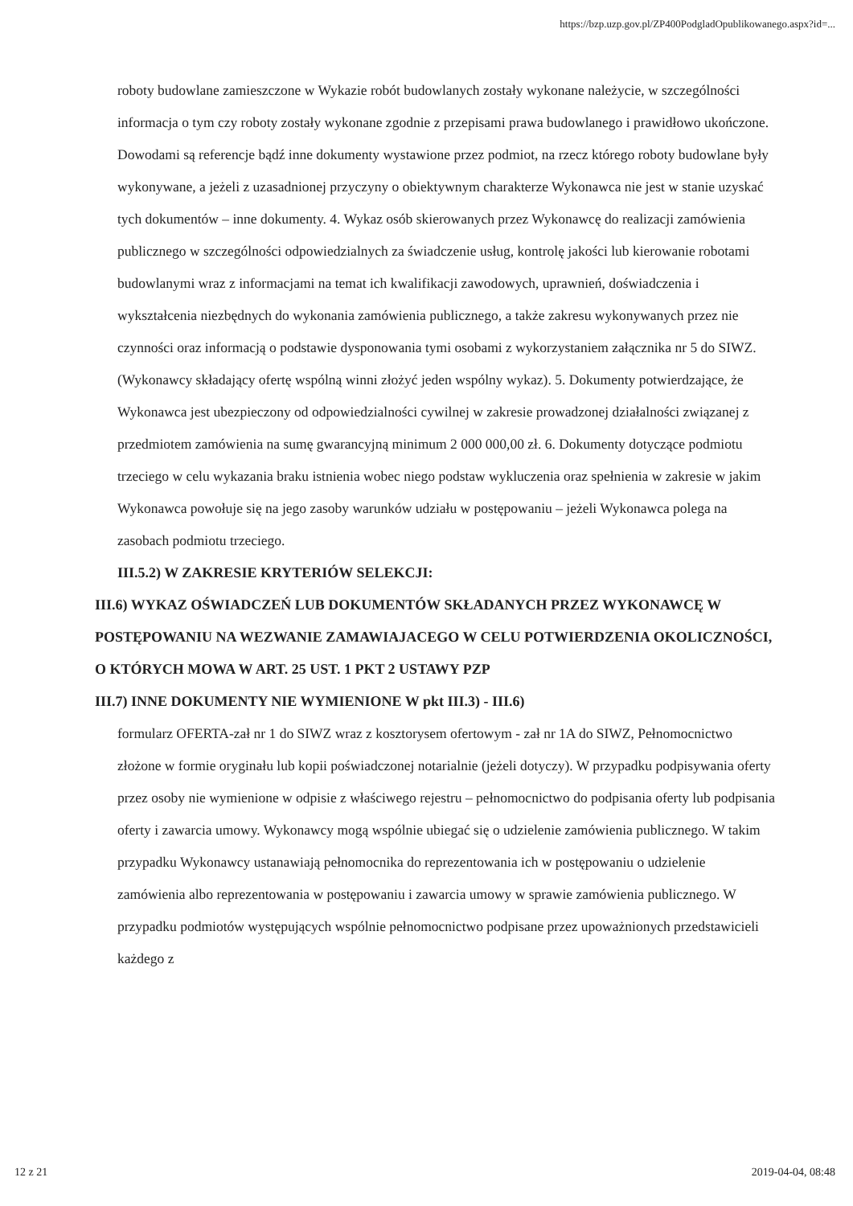https://bzp.uzp.gov.pl/ZP400PodgladOpublikowanego.aspx?id=...
roboty budowlane zamieszczone w Wykazie robót budowlanych zostały wykonane należycie, w szczególności informacja o tym czy roboty zostały wykonane zgodnie z przepisami prawa budowlanego i prawidłowo ukończone. Dowodami są referencje bądź inne dokumenty wystawione przez podmiot, na rzecz którego roboty budowlane były wykonywane, a jeżeli z uzasadnionej przyczyny o obiektywnym charakterze Wykonawca nie jest w stanie uzyskać tych dokumentów – inne dokumenty. 4. Wykaz osób skierowanych przez Wykonawcę do realizacji zamówienia publicznego w szczególności odpowiedzialnych za świadczenie usług, kontrolę jakości lub kierowanie robotami budowlanymi wraz z informacjami na temat ich kwalifikacji zawodowych, uprawnień, doświadczenia i wykształcenia niezbędnych do wykonania zamówienia publicznego, a także zakresu wykonywanych przez nie czynności oraz informacją o podstawie dysponowania tymi osobami z wykorzystaniem załącznika nr 5 do SIWZ. (Wykonawcy składający ofertę wspólną winni złożyć jeden wspólny wykaz). 5. Dokumenty potwierdzające, że Wykonawca jest ubezpieczony od odpowiedzialności cywilnej w zakresie prowadzonej działalności związanej z przedmiotem zamówienia na sumę gwarancyjną minimum 2 000 000,00 zł. 6. Dokumenty dotyczące podmiotu trzeciego w celu wykazania braku istnienia wobec niego podstaw wykluczenia oraz spełnienia w zakresie w jakim Wykonawca powołuje się na jego zasoby warunków udziału w postępowaniu – jeżeli Wykonawca polega na zasobach podmiotu trzeciego.
III.5.2) W ZAKRESIE KRYTERIÓW SELEKCJI:
III.6) WYKAZ OŚWIADCZEŃ LUB DOKUMENTÓW SKŁADANYCH PRZEZ WYKONAWCĘ W POSTĘPOWANIU NA WEZWANIE ZAMAWIAJACEGO W CELU POTWIERDZENIA OKOLICZNOŚCI, O KTÓRYCH MOWA W ART. 25 UST. 1 PKT 2 USTAWY PZP
III.7) INNE DOKUMENTY NIE WYMIENIONE W pkt III.3) - III.6)
formularz OFERTA-zał nr 1 do SIWZ wraz z kosztorysem ofertowym - zał nr 1A do SIWZ, Pełnomocnictwo złożone w formie oryginału lub kopii poświadczonej notarialnie (jeżeli dotyczy). W przypadku podpisywania oferty przez osoby nie wymienione w odpisie z właściwego rejestru – pełnomocnictwo do podpisania oferty lub podpisania oferty i zawarcia umowy. Wykonawcy mogą wspólnie ubiegać się o udzielenie zamówienia publicznego. W takim przypadku Wykonawcy ustanawiają pełnomocnika do reprezentowania ich w postępowaniu o udzielenie zamówienia albo reprezentowania w postępowaniu i zawarcia umowy w sprawie zamówienia publicznego. W przypadku podmiotów występujących wspólnie pełnomocnictwo podpisane przez upoważnionych przedstawicieli każdego z
12 z 21 2019-04-04, 08:48